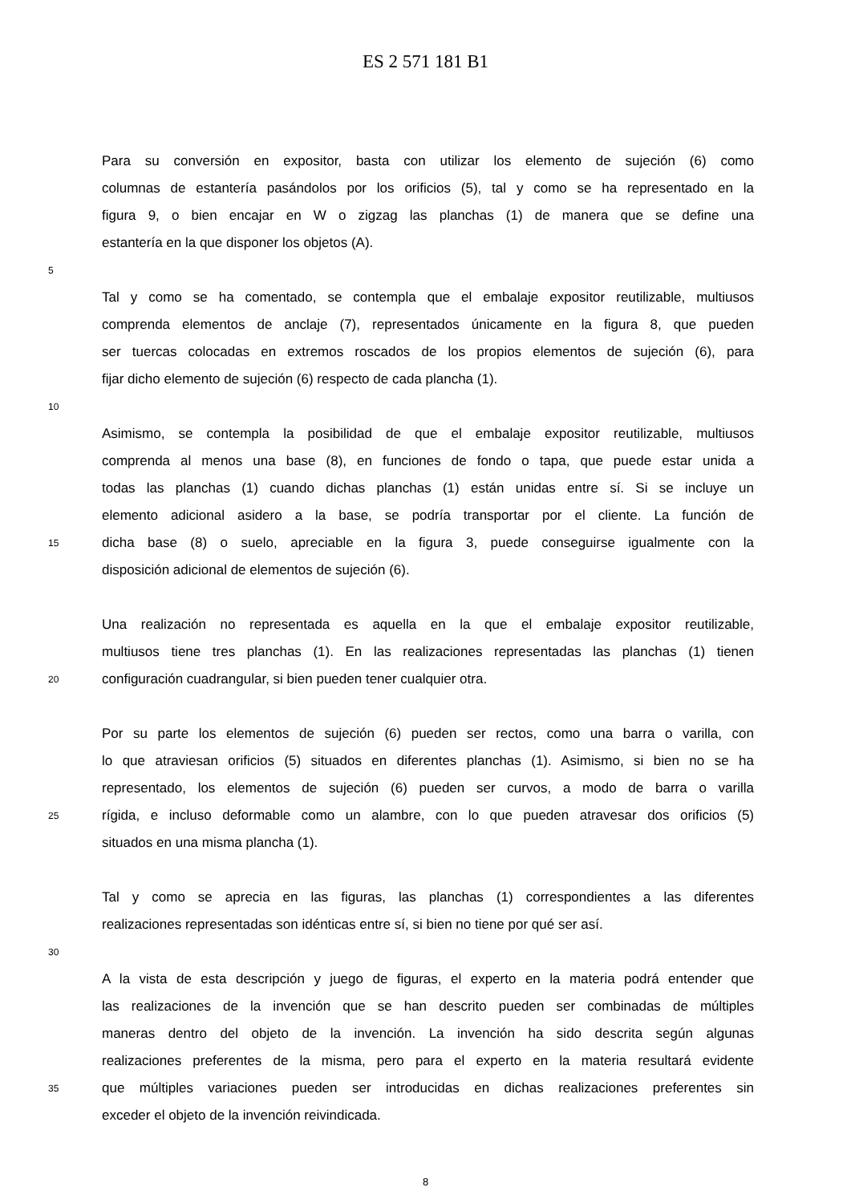ES 2 571 181 B1
Para su conversión en expositor, basta con utilizar los elemento de sujeción (6) como
columnas de estantería pasándolos por los orificios (5), tal y como se ha representado en la
figura 9, o bien encajar en W o zigzag las planchas (1) de manera que se define una
estantería en la que disponer los objetos (A).
5
Tal y como se ha comentado, se contempla que el embalaje expositor reutilizable, multiusos
comprenda elementos de anclaje (7), representados únicamente en la figura 8, que pueden
ser tuercas colocadas en extremos roscados de los propios elementos de sujeción (6), para
fijar dicho elemento de sujeción (6) respecto de cada plancha (1).
10
Asimismo, se contempla la posibilidad de que el embalaje expositor reutilizable, multiusos
comprenda al menos una base (8), en funciones de fondo o tapa, que puede estar unida a
todas las planchas (1) cuando dichas planchas (1) están unidas entre sí. Si se incluye un
elemento adicional asidero a la base, se podría transportar por el cliente. La función de
15 dicha base (8) o suelo, apreciable en la figura 3, puede conseguirse igualmente con la
disposición adicional de elementos de sujeción (6).
Una realización no representada es aquella en la que el embalaje expositor reutilizable,
multiusos tiene tres planchas (1). En las realizaciones representadas las planchas (1) tienen
20 configuración cuadrangular, si bien pueden tener cualquier otra.
Por su parte los elementos de sujeción (6) pueden ser rectos, como una barra o varilla, con
lo que atraviesan orificios (5) situados en diferentes planchas (1). Asimismo, si bien no se ha
representado, los elementos de sujeción (6) pueden ser curvos, a modo de barra o varilla
25 rígida, e incluso deformable como un alambre, con lo que pueden atravesar dos orificios (5)
situados en una misma plancha (1).
Tal y como se aprecia en las figuras, las planchas (1) correspondientes a las diferentes
realizaciones representadas son idénticas entre sí, si bien no tiene por qué ser así.
30
A la vista de esta descripción y juego de figuras, el experto en la materia podrá entender que
las realizaciones de la invención que se han descrito pueden ser combinadas de múltiples
maneras dentro del objeto de la invención. La invención ha sido descrita según algunas
realizaciones preferentes de la misma, pero para el experto en la materia resultará evidente
35 que múltiples variaciones pueden ser introducidas en dichas realizaciones preferentes sin
exceder el objeto de la invención reivindicada.
8